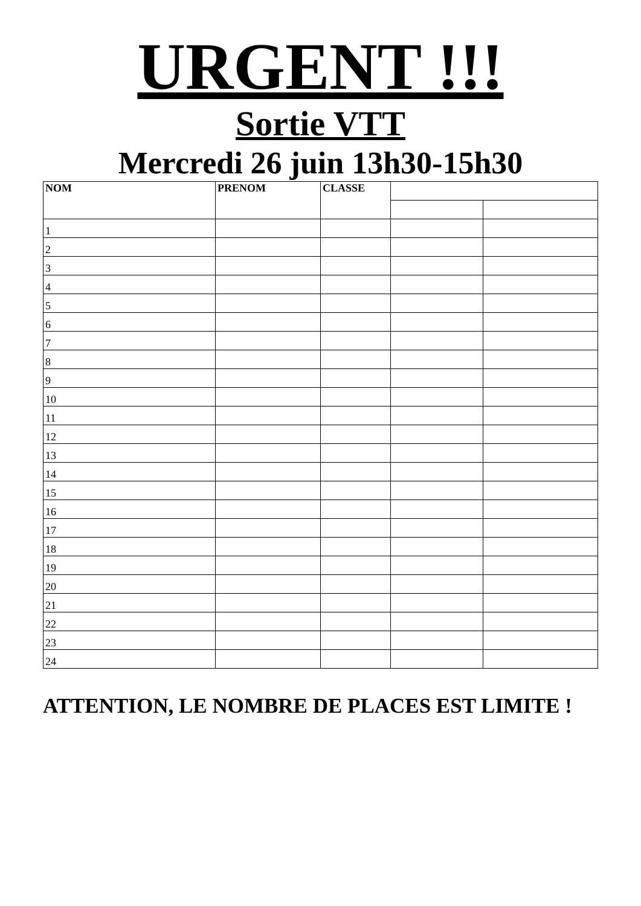URGENT !!!
Sortie VTT
Mercredi 26 juin 13h30-15h30
| NOM | PRENOM | CLASSE | | |
| --- | --- | --- | --- | --- |
| 1 | | | | |
| 2 | | | | |
| 3 | | | | |
| 4 | | | | |
| 5 | | | | |
| 6 | | | | |
| 7 | | | | |
| 8 | | | | |
| 9 | | | | |
| 10 | | | | |
| 11 | | | | |
| 12 | | | | |
| 13 | | | | |
| 14 | | | | |
| 15 | | | | |
| 16 | | | | |
| 17 | | | | |
| 18 | | | | |
| 19 | | | | |
| 20 | | | | |
| 21 | | | | |
| 22 | | | | |
| 23 | | | | |
| 24 | | | | |
ATTENTION, LE NOMBRE DE PLACES EST LIMITE !